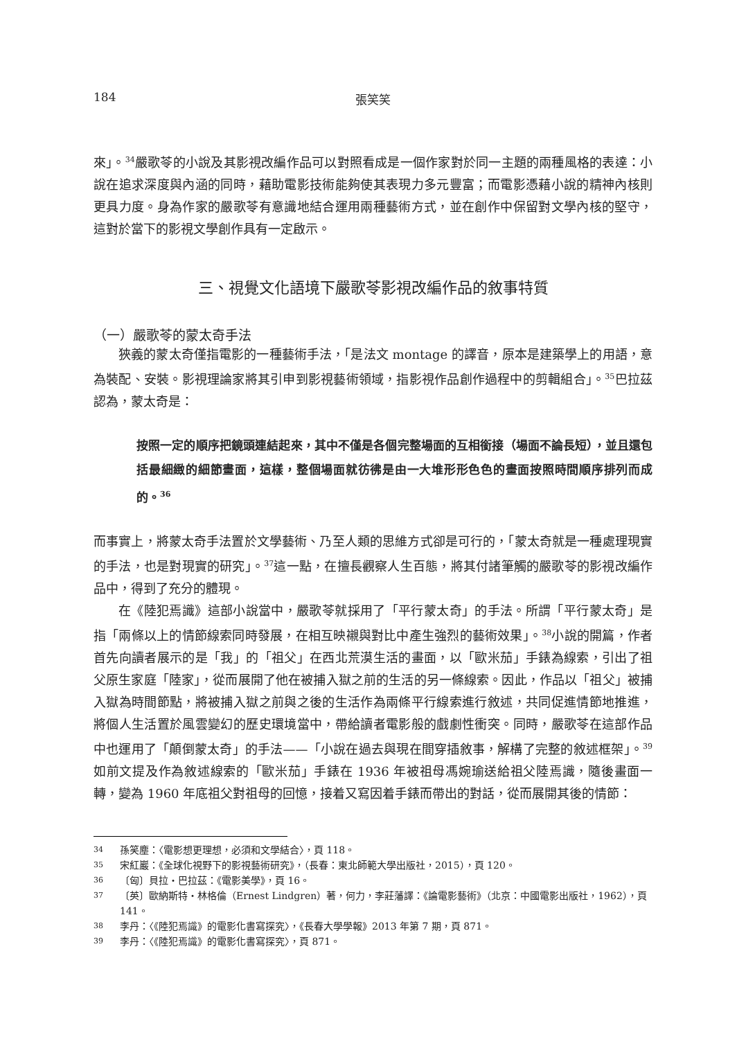184 張笑笑
來」。<sup>34</sup>嚴歌苓的小說及其影視改編作品可以對照看成是一個作家對於同一主題的兩種風格的表達：小說在追求深度與內涵的同時，藉助電影技術能夠使其表現力多元豐富；而電影憑藉小說的精神內核則更具力度。身為作家的嚴歌苓有意識地結合運用兩種藝術方式，並在創作中保留對文學內核的堅守，這對於當下的影視文學創作具有一定啟示。
三、視覺文化語境下嚴歌苓影視改編作品的敘事特質
（一）嚴歌苓的蒙太奇手法
狹義的蒙太奇僅指電影的一種藝術手法，「是法文 montage 的譯音，原本是建築學上的用語，意為裝配、安裝。影視理論家將其引申到影視藝術領域，指影視作品創作過程中的剪輯組合」。<sup>35</sup>巴拉茲認為，蒙太奇是：
按照一定的順序把鏡頭連結起來，其中不僅是各個完整場面的互相銜接（場面不論長短），並且還包括最細緻的細節畫面，這樣，整個場面就彷彿是由一大堆形形色色的畫面按照時間順序排列而成的。<sup>36</sup>
而事實上，將蒙太奇手法置於文學藝術、乃至人類的思維方式卻是可行的，「蒙太奇就是一種處理現實的手法，也是對現實的研究」。<sup>37</sup>這一點，在擅長觀察人生百態，將其付諸筆觸的嚴歌苓的影視改編作品中，得到了充分的體現。
在《陸犯焉識》這部小說當中，嚴歌苓就採用了「平行蒙太奇」的手法。所謂「平行蒙太奇」是指「兩條以上的情節線索同時發展，在相互映襯與對比中產生強烈的藝術效果」。<sup>38</sup>小說的開篇，作者首先向讀者展示的是「我」的「祖父」在西北荒漠生活的畫面，以「歐米茄」手錶為線索，引出了祖父原生家庭「陸家」，從而展開了他在被捕入獄之前的生活的另一條線索。因此，作品以「祖父」被捕入獄為時間節點，將被捕入獄之前與之後的生活作為兩條平行線索進行敘述，共同促進情節地推進，將個人生活置於風雲變幻的歷史環境當中，帶給讀者電影般的戲劇性衝突。同時，嚴歌苓在這部作品中也運用了「顛倒蒙太奇」的手法——「小說在過去與現在間穿插敘事，解構了完整的敘述框架」。<sup>39</sup>如前文提及作為敘述線索的「歐米茄」手錶在 1936 年被祖母馮婉瑜送給祖父陸焉識，隨後畫面一轉，變為 1960 年底祖父對祖母的回憶，接着又寫因着手錶而帶出的對話，從而展開其後的情節：
34 孫笑塵：〈電影想更理想，必須和文學結合〉，頁 118。
35 宋紅巖：《全球化視野下的影視藝術研究》，（長春：東北師範大學出版社，2015），頁 120。
36 〔匈〕貝拉・巴拉茲：《電影美學》，頁 16。
37 〔英〕歐納斯特・林格倫（Ernest Lindgren）著，何力，李莊藩譯：《論電影藝術》（北京：中國電影出版社，1962），頁 141。
38 李丹：〈《陸犯焉識》的電影化書寫探究〉，《長春大學學報》2013 年第 7 期，頁 871。
39 李丹：〈《陸犯焉識》的電影化書寫探究〉，頁 871。